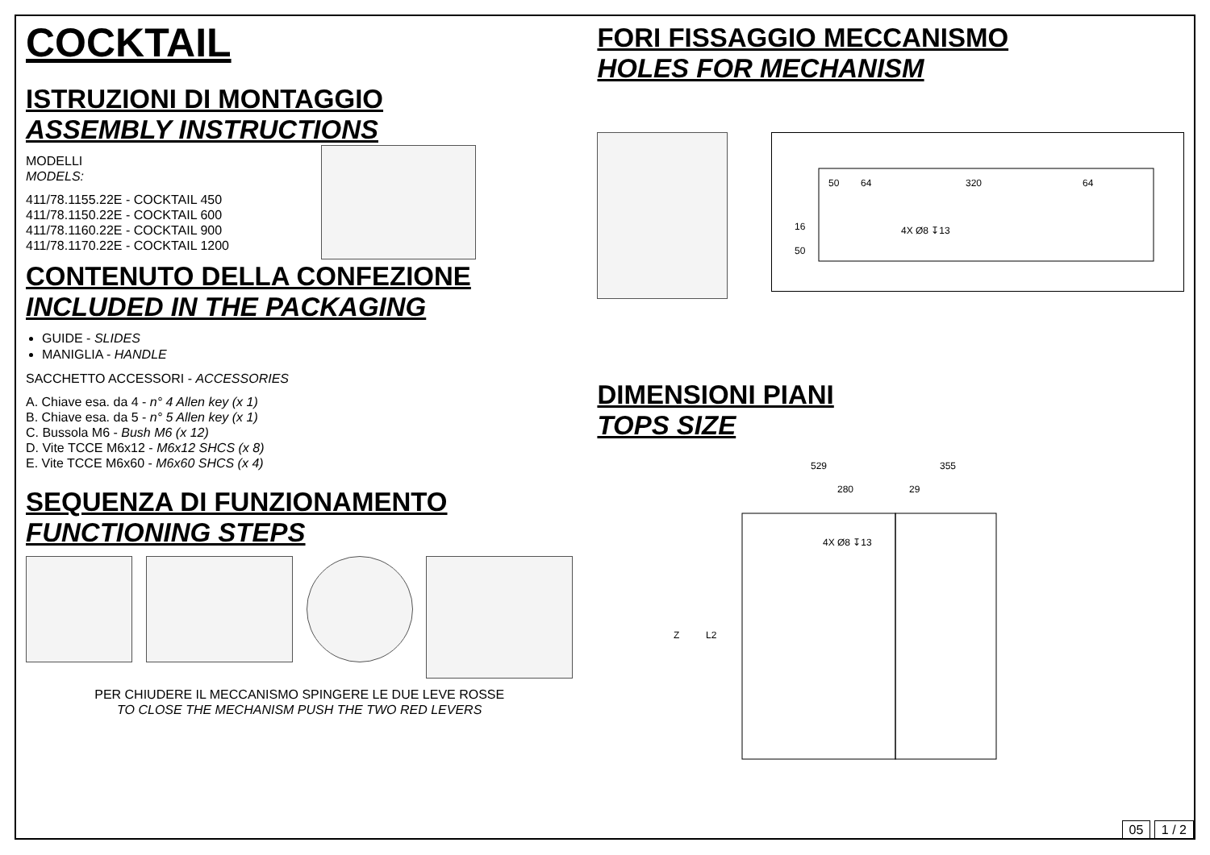COCKTAIL
ISTRUZIONI DI MONTAGGIO
ASSEMBLY INSTRUCTIONS
MODELLI
MODELS:
411/78.1155.22E - COCKTAIL 450
411/78.1150.22E - COCKTAIL 600
411/78.1160.22E - COCKTAIL 900
411/78.1170.22E - COCKTAIL 1200
CONTENUTO DELLA CONFEZIONE
INCLUDED IN THE PACKAGING
GUIDE - SLIDES
MANIGLIA - HANDLE
SACCHETTO ACCESSORI - ACCESSORIES
A. Chiave esa. da 4 - n° 4 Allen key (x 1)
B. Chiave esa. da 5 - n° 5 Allen key (x 1)
C. Bussola M6 - Bush M6 (x 12)
D. Vite TCCE M6x12 - M6x12 SHCS (x 8)
E. Vite TCCE M6x60 - M6x60 SHCS (x 4)
SEQUENZA DI FUNZIONAMENTO
FUNCTIONING STEPS
PER CHIUDERE IL MECCANISMO SPINGERE LE DUE LEVE ROSSE
TO CLOSE THE MECHANISM PUSH THE TWO RED LEVERS
FORI FISSAGGIO MECCANISMO
HOLES FOR MECHANISM
50
64
320
64
4X Ø8 ↧13
50
16
DIMENSIONI PIANI
TOPS SIZE
529
355
280
29
4X Ø8 ↧13
Z
L2
05 1 / 2